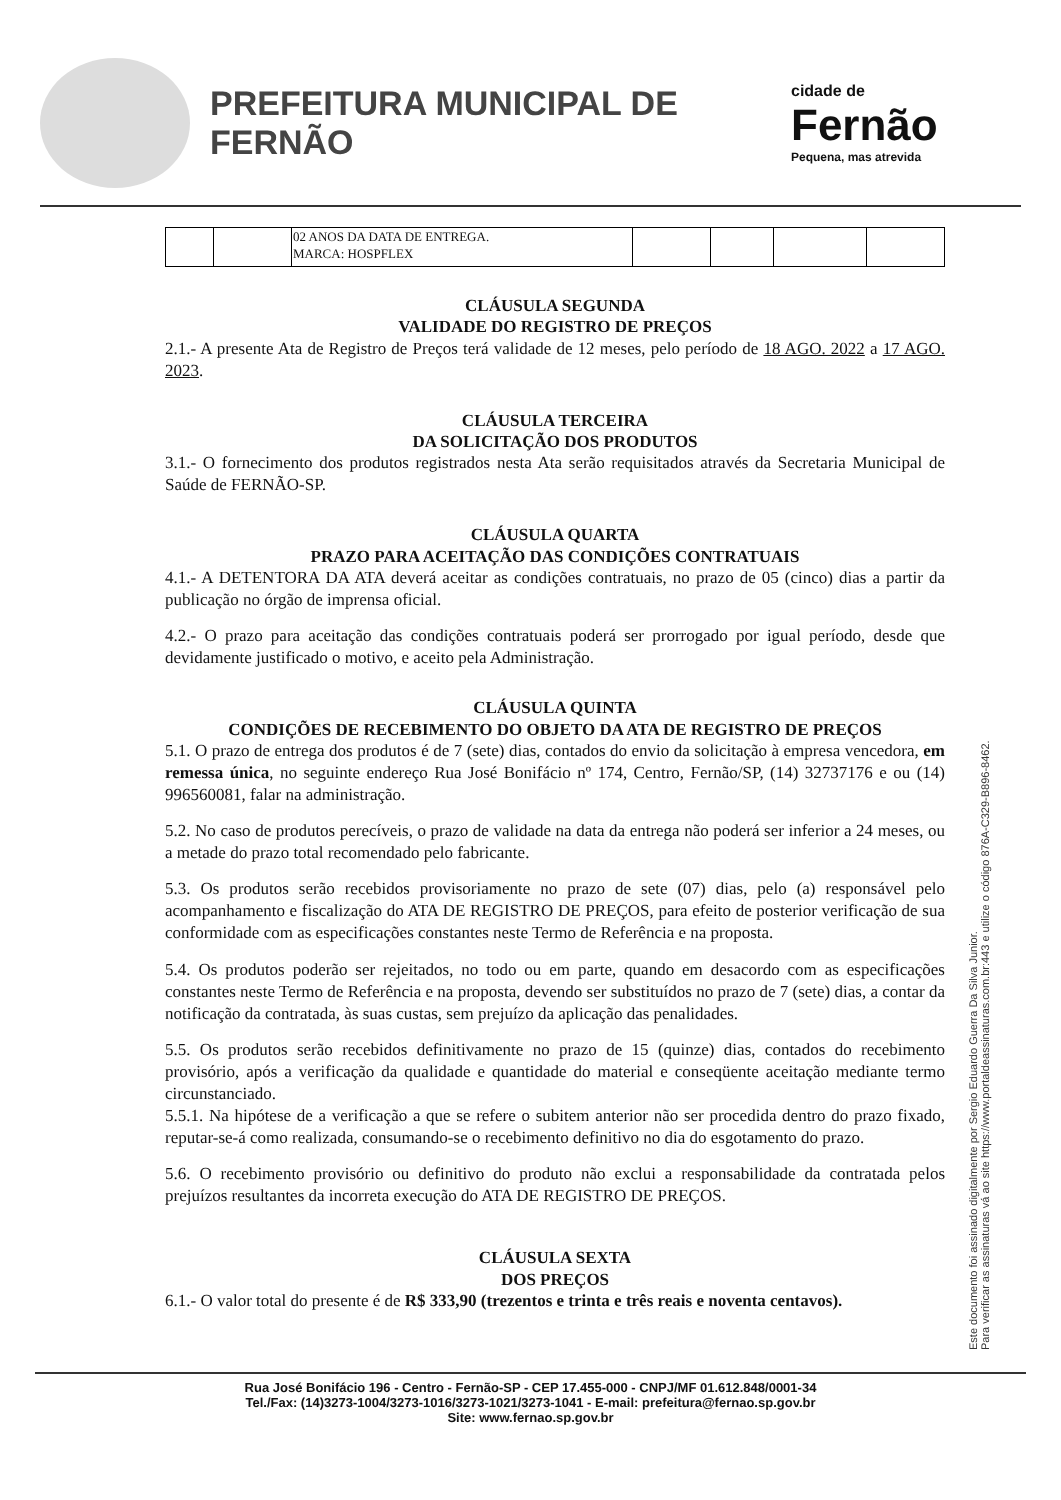PREFEITURA MUNICIPAL DE FERNÃO
cidade de
Fernão
Pequena, mas atrevida
| | | 02 ANOS DA DATA DE ENTREGA. MARCA: HOSPFLEX | | | | |
CLÁUSULA SEGUNDA
VALIDADE DO REGISTRO DE PREÇOS
2.1.- A presente Ata de Registro de Preços terá validade de 12 meses, pelo período de 18 AGO. 2022 a 17 AGO. 2023.
CLÁUSULA TERCEIRA
DA SOLICITAÇÃO DOS PRODUTOS
3.1.- O fornecimento dos produtos registrados nesta Ata serão requisitados através da Secretaria Municipal de Saúde de FERNÃO-SP.
CLÁUSULA QUARTA
PRAZO PARA ACEITAÇÃO DAS CONDIÇÕES CONTRATUAIS
4.1.- A DETENTORA DA ATA deverá aceitar as condições contratuais, no prazo de 05 (cinco) dias a partir da publicação no órgão de imprensa oficial.
4.2.- O prazo para aceitação das condições contratuais poderá ser prorrogado por igual período, desde que devidamente justificado o motivo, e aceito pela Administração.
CLÁUSULA QUINTA
CONDIÇÕES DE RECEBIMENTO DO OBJETO DA ATA DE REGISTRO DE PREÇOS
5.1. O prazo de entrega dos produtos é de 7 (sete) dias, contados do envio da solicitação à empresa vencedora, em remessa única, no seguinte endereço Rua José Bonifácio nº 174, Centro, Fernão/SP, (14) 32737176 e ou (14) 996560081, falar na administração.
5.2. No caso de produtos perecíveis, o prazo de validade na data da entrega não poderá ser inferior a 24 meses, ou a metade do prazo total recomendado pelo fabricante.
5.3. Os produtos serão recebidos provisoriamente no prazo de sete (07) dias, pelo (a) responsável pelo acompanhamento e fiscalização do ATA DE REGISTRO DE PREÇOS, para efeito de posterior verificação de sua conformidade com as especificações constantes neste Termo de Referência e na proposta.
5.4. Os produtos poderão ser rejeitados, no todo ou em parte, quando em desacordo com as especificações constantes neste Termo de Referência e na proposta, devendo ser substituídos no prazo de 7 (sete) dias, a contar da notificação da contratada, às suas custas, sem prejuízo da aplicação das penalidades.
5.5. Os produtos serão recebidos definitivamente no prazo de 15 (quinze) dias, contados do recebimento provisório, após a verificação da qualidade e quantidade do material e conseqüente aceitação mediante termo circunstanciado.
5.5.1. Na hipótese de a verificação a que se refere o subitem anterior não ser procedida dentro do prazo fixado, reputar-se-á como realizada, consumando-se o recebimento definitivo no dia do esgotamento do prazo.
5.6. O recebimento provisório ou definitivo do produto não exclui a responsabilidade da contratada pelos prejuízos resultantes da incorreta execução do ATA DE REGISTRO DE PREÇOS.
CLÁUSULA SEXTA
DOS PREÇOS
6.1.- O valor total do presente é de R$ 333,90 (trezentos e trinta e três reais e noventa centavos).
Este documento foi assinado digitalmente por Sergio Eduardo Guerra Da Silva Junior.
Para verificar as assinaturas vá ao site https://www.portaldeassinaturas.com.br:443 e utilize o código 876A-C329-B896-8462.
Rua José Bonifácio 196 - Centro - Fernão-SP - CEP 17.455-000 - CNPJ/MF 01.612.848/0001-34
Tel./Fax: (14)3273-1004/3273-1016/3273-1021/3273-1041 - E-mail: prefeitura@fernao.sp.gov.br
Site: www.fernao.sp.gov.br